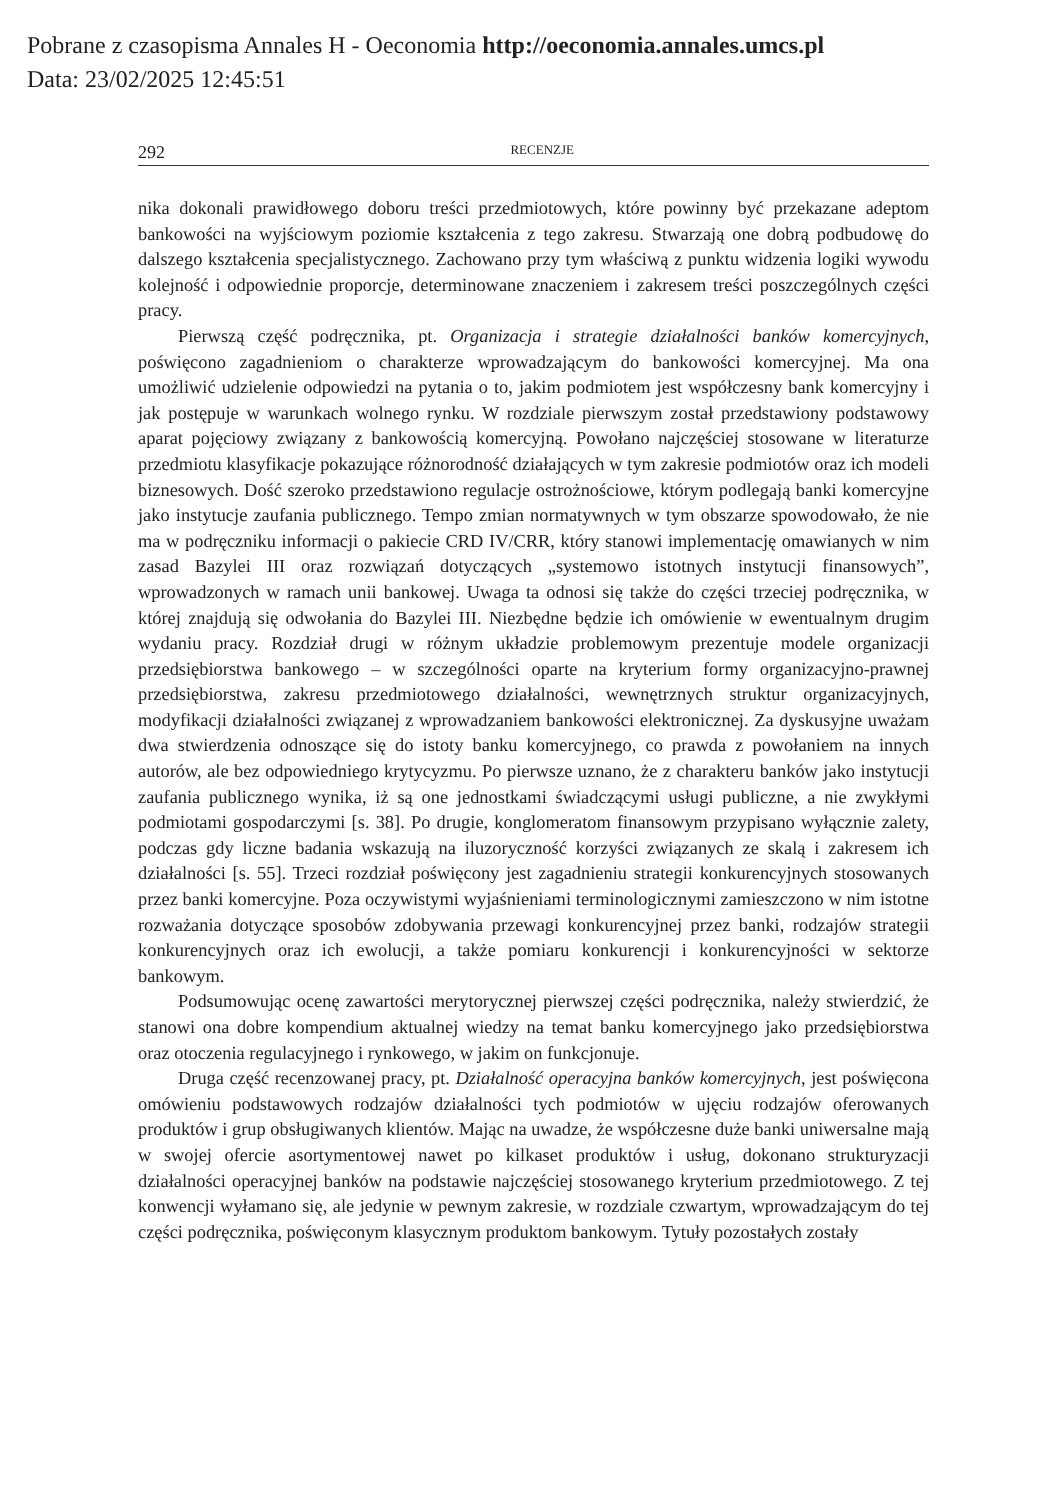Pobrane z czasopisma Annales H - Oeconomia http://oeconomia.annales.umcs.pl
Data: 23/02/2025 12:45:51
292 RECENZJE
nika dokonali prawidłowego doboru treści przedmiotowych, które powinny być przekazane adeptom bankowości na wyjściowym poziomie kształcenia z tego zakresu. Stwarzają one dobrą podbudowę do dalszego kształcenia specjalistycznego. Zachowano przy tym właściwą z punktu widzenia logiki wywodu kolejność i odpowiednie proporcje, determinowane znaczeniem i zakresem treści poszczególnych części pracy.
Pierwszą część podręcznika, pt. Organizacja i strategie działalności banków komercyjnych, poświęcono zagadnieniom o charakterze wprowadzającym do bankowości komercyjnej. Ma ona umożliwić udzielenie odpowiedzi na pytania o to, jakim podmiotem jest współczesny bank komercyjny i jak postępuje w warunkach wolnego rynku. W rozdziale pierwszym został przedstawiony podstawowy aparat pojęciowy związany z bankowością komercyjną. Powołano najczęściej stosowane w literaturze przedmiotu klasyfikacje pokazujące różnorodność działających w tym zakresie podmiotów oraz ich modeli biznesowych. Dość szeroko przedstawiono regulacje ostrożnościowe, którym podlegają banki komercyjne jako instytucje zaufania publicznego. Tempo zmian normatywnych w tym obszarze spowodowało, że nie ma w podręczniku informacji o pakiecie CRD IV/CRR, który stanowi implementację omawianych w nim zasad Bazylei III oraz rozwiązań dotyczących „systemowo istotnych instytucji finansowych”, wprowadzonych w ramach unii bankowej. Uwaga ta odnosi się także do części trzeciej podręcznika, w której znajdują się odwołania do Bazylei III. Niezbędne będzie ich omówienie w ewentualnym drugim wydaniu pracy. Rozdział drugi w różnym układzie problemowym prezentuje modele organizacji przedsiębiorstwa bankowego – w szczególności oparte na kryterium formy organizacyjno-prawnej przedsiębiorstwa, zakresu przedmiotowego działalności, wewnętrznych struktur organizacyjnych, modyfikacji działalności związanej z wprowadzaniem bankowości elektronicznej. Za dyskusyjne uważam dwa stwierdzenia odnoszące się do istoty banku komercyjnego, co prawda z powołaniem na innych autorów, ale bez odpowiedniego krytycyzmu. Po pierwsze uznano, że z charakteru banków jako instytucji zaufania publicznego wynika, iż są one jednostkami świadczącymi usługi publiczne, a nie zwykłymi podmiotami gospodarczymi [s. 38]. Po drugie, konglomeratom finansowym przypisano wyłącznie zalety, podczas gdy liczne badania wskazują na iluzoryczność korzyści związanych ze skalą i zakresem ich działalności [s. 55]. Trzeci rozdział poświęcony jest zagadnieniu strategii konkurencyjnych stosowanych przez banki komercyjne. Poza oczywistymi wyjaśnieniami terminologicznymi zamieszczono w nim istotne rozważania dotyczące sposobów zdobywania przewagi konkurencyjnej przez banki, rodzajów strategii konkurencyjnych oraz ich ewolucji, a także pomiaru konkurencji i konkurencyjności w sektorze bankowym.
Podsumowując ocenę zawartości merytorycznej pierwszej części podręcznika, należy stwierdzić, że stanowi ona dobre kompendium aktualnej wiedzy na temat banku komercyjnego jako przedsiębiorstwa oraz otoczenia regulacyjnego i rynkowego, w jakim on funkcjonuje.
Druga część recenzowanej pracy, pt. Działalność operacyjna banków komercyjnych, jest poświęcona omówieniu podstawowych rodzajów działalności tych podmiotów w ujęciu rodzajów oferowanych produktów i grup obsługiwanych klientów. Mając na uwadze, że współczesne duże banki uniwersalne mają w swojej ofercie asortymentowej nawet po kilkaset produktów i usług, dokonano strukturyzacji działalności operacyjnej banków na podstawie najczęściej stosowanego kryterium przedmiotowego. Z tej konwencji wyłamano się, ale jedynie w pewnym zakresie, w rozdziale czwartym, wprowadzającym do tej części podręcznika, poświęconym klasycznym produktom bankowym. Tytuły pozostałych zostały